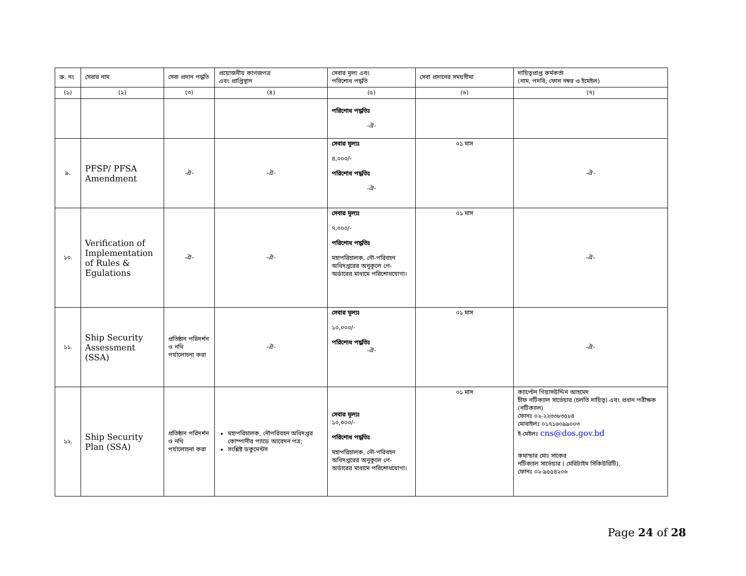| ক্র. নং | সেবার নাম | সেবা প্রদান পদ্ধতি | প্রয়োজনীয় কাগজপত্র এবং প্রাপ্তিস্থান | সেবার মূল্য এবং পরিশোধ পদ্ধতি | সেবা প্রদানের সময়সীমা | দায়িত্বপ্রাপ্ত কর্মকর্তা (নাম, পদবি, ফোন নম্বর ও ইমেইল) |
| --- | --- | --- | --- | --- | --- | --- |
| (১) | (২) | (৩) | (৪) | (৫) | (৬) | (৭) |
| | | | | পরিশোধ পদ্ধতিঃ -ঐ- | | |
| ৯. | PFSP/ PFSA Amendment | -ঐ- | -ঐ- | সেবার মূল্যঃ ৪,০০০/- পরিশোধ পদ্ধতিঃ -ঐ- | ০১ মাস | -ঐ- |
| ১০. | Verification of Implementation of Rules & Egulations | -ঐ- | -ঐ- | সেবার মূল্যঃ ৭,০০০/- পরিশোধ পদ্ধতিঃ মহাপরিচালক, নৌ-পরিবহন অধিদপ্তরের অনুকূলে পে-অর্ডারের মাধ্যমে পরিশোধযোগ্য। | ০১ মাস | -ঐ- |
| ১১. | Ship Security Assessment (SSA) | প্রতিষ্ঠান পরিদর্শন ও নথি পর্যালোচনা করা | -ঐ- | সেবার মূল্যঃ ১০,০০০/- পরিশোধ পদ্ধতিঃ -ঐ- | ০১ মাস | -ঐ- |
| ১২. | Ship Security Plan (SSA) | প্রতিষ্ঠান পরিদর্শন ও নথি পর্যালোচনা করা | মহাপরিচালক, নৌপরিবহন অধিদপ্তর কোম্পানীর প্যাডে আবেদন পত্র; সংশ্লিষ্ট ডকুমেন্টস | সেবার মূল্যঃ ১০,০০০/- পরিশোধ পদ্ধতিঃ মহাপরিচালক, নৌ-পরিবহন অধিদপ্তরের অনুকূলে পে-অর্ডারের মাধ্যমে পরিশোধযোগ্য। | ০১ মাস | ক্যাপ্টেন গিয়াসউদ্দিন আহমেদ চীফ নটিক্যাল সার্ভেয়ার (চলতি দায়িত্ব) এবং প্রধান পরীক্ষক (নটিক্যাল) ফোনঃ ০২-২২৩৩৮৩৫৮৪ মোবাইলঃ ০১৭১৬০৯৯০০৩ ই-মেইলঃ cns@dos.gov.bd কমান্ডার মোঃ সাকের নটিক্যাল সার্ভেয়ার ( মেরিটাইম সিকিউরিটি), ফোনঃ ০২-৯৫৫৪২০৬ |
Page 24 of 28